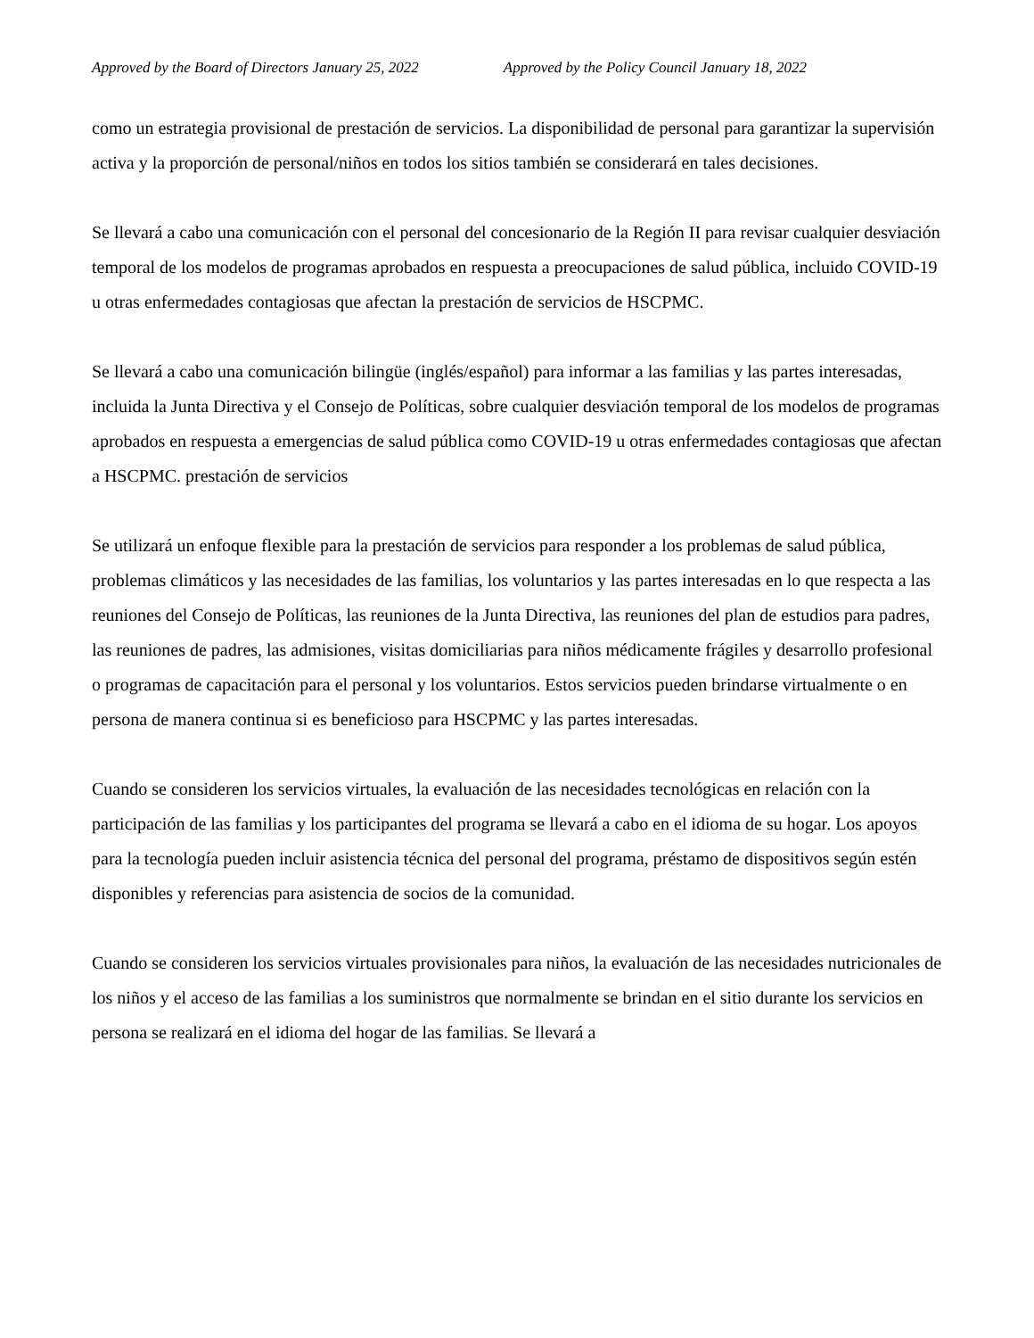Approved by the Board of Directors January 25, 2022 Approved by the Policy Council January 18, 2022
como un estrategia provisional de prestación de servicios. La disponibilidad de personal para garantizar la supervisión activa y la proporción de personal/niños en todos los sitios también se considerará en tales decisiones.
Se llevará a cabo una comunicación con el personal del concesionario de la Región II para revisar cualquier desviación temporal de los modelos de programas aprobados en respuesta a preocupaciones de salud pública, incluido COVID-19 u otras enfermedades contagiosas que afectan la prestación de servicios de HSCPMC.
Se llevará a cabo una comunicación bilingüe (inglés/español) para informar a las familias y las partes interesadas, incluida la Junta Directiva y el Consejo de Políticas, sobre cualquier desviación temporal de los modelos de programas aprobados en respuesta a emergencias de salud pública como COVID-19 u otras enfermedades contagiosas que afectan a HSCPMC. prestación de servicios
Se utilizará un enfoque flexible para la prestación de servicios para responder a los problemas de salud pública, problemas climáticos y las necesidades de las familias, los voluntarios y las partes interesadas en lo que respecta a las reuniones del Consejo de Políticas, las reuniones de la Junta Directiva, las reuniones del plan de estudios para padres, las reuniones de padres, las admisiones, visitas domiciliarias para niños médicamente frágiles y desarrollo profesional o programas de capacitación para el personal y los voluntarios. Estos servicios pueden brindarse virtualmente o en persona de manera continua si es beneficioso para HSCPMC y las partes interesadas.
Cuando se consideren los servicios virtuales, la evaluación de las necesidades tecnológicas en relación con la participación de las familias y los participantes del programa se llevará a cabo en el idioma de su hogar. Los apoyos para la tecnología pueden incluir asistencia técnica del personal del programa, préstamo de dispositivos según estén disponibles y referencias para asistencia de socios de la comunidad.
Cuando se consideren los servicios virtuales provisionales para niños, la evaluación de las necesidades nutricionales de los niños y el acceso de las familias a los suministros que normalmente se brindan en el sitio durante los servicios en persona se realizará en el idioma del hogar de las familias. Se llevará a